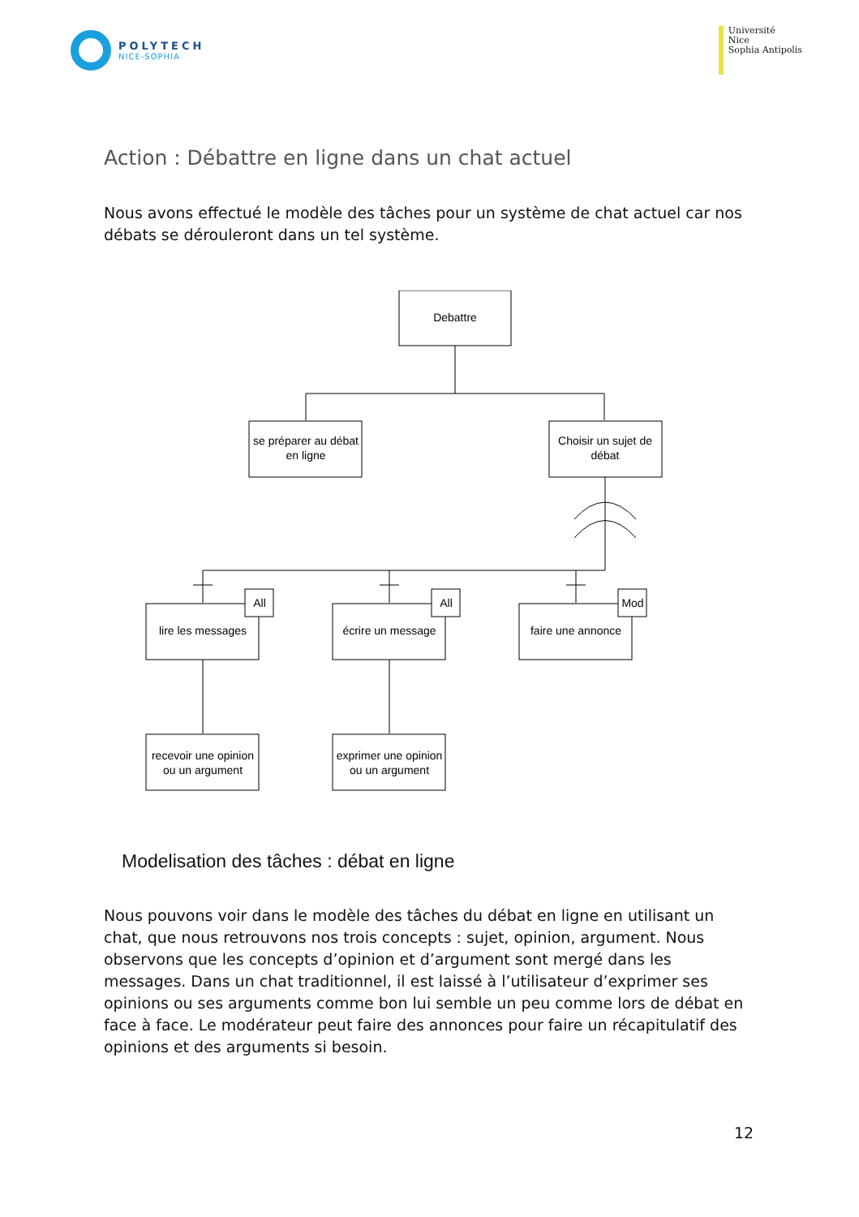POLYTECH
NICE-SOPHIA
Université
Nice
Sophia Antipolis
Action : Débattre en ligne dans un chat actuel
Nous avons effectué le modèle des tâches pour un système de chat actuel car nos débats se dérouleront dans un tel système.
Debattre
se préparer au débat
en ligne
Choisir un sujet de
débat
lire les messages
écrire un message
faire une annonce
All
All
Mod
recevoir une opinion
ou un argument
exprimer une opinion
ou un argument
Modelisation des tâches : débat en ligne
Nous pouvons voir dans le modèle des tâches du débat en ligne en utilisant un chat, que nous retrouvons nos trois concepts : sujet, opinion, argument. Nous observons que les concepts d’opinion et d’argument sont mergé dans les messages. Dans un chat traditionnel, il est laissé à l’utilisateur d’exprimer ses opinions ou ses arguments comme bon lui semble un peu comme lors de débat en face à face. Le modérateur peut faire des annonces pour faire un récapitulatif des opinions et des arguments si besoin.
12